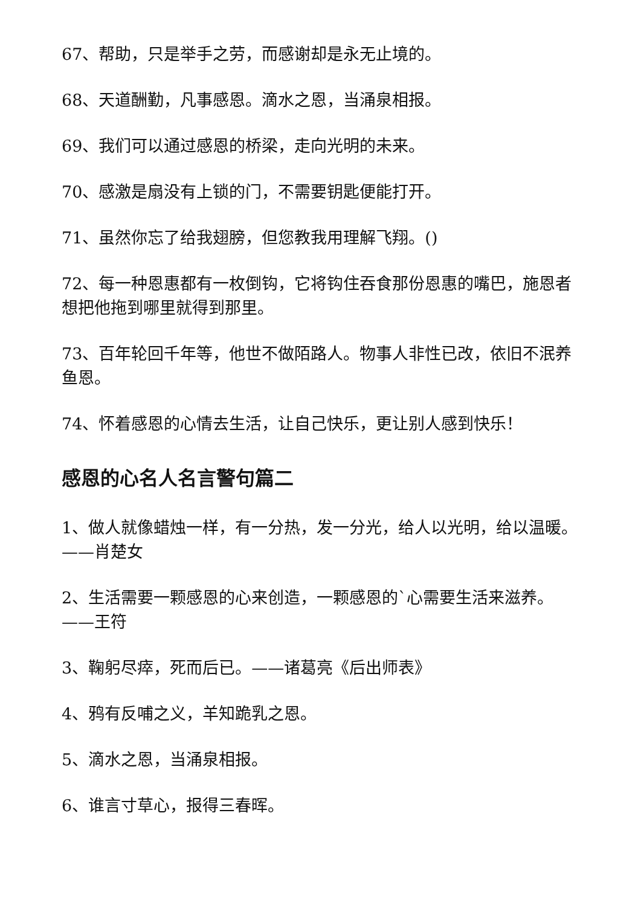67、帮助，只是举手之劳，而感谢却是永无止境的。
68、天道酬勤，凡事感恩。滴水之恩，当涌泉相报。
69、我们可以通过感恩的桥梁，走向光明的未来。
70、感激是扇没有上锁的门，不需要钥匙便能打开。
71、虽然你忘了给我翅膀，但您教我用理解飞翔。()
72、每一种恩惠都有一枚倒钩，它将钩住吞食那份恩惠的嘴巴，施恩者想把他拖到哪里就得到那里。
73、百年轮回千年等，他世不做陌路人。物事人非性已改，依旧不泯养鱼恩。
74、怀着感恩的心情去生活，让自己快乐，更让别人感到快乐！
感恩的心名人名言警句篇二
1、做人就像蜡烛一样，有一分热，发一分光，给人以光明，给以温暖。——肖楚女
2、生活需要一颗感恩的心来创造，一颗感恩的`心需要生活来滋养。——王符
3、鞠躬尽瘁，死而后已。——诸葛亮《后出师表》
4、鸦有反哺之义，羊知跪乳之恩。
5、滴水之恩，当涌泉相报。
6、谁言寸草心，报得三春晖。